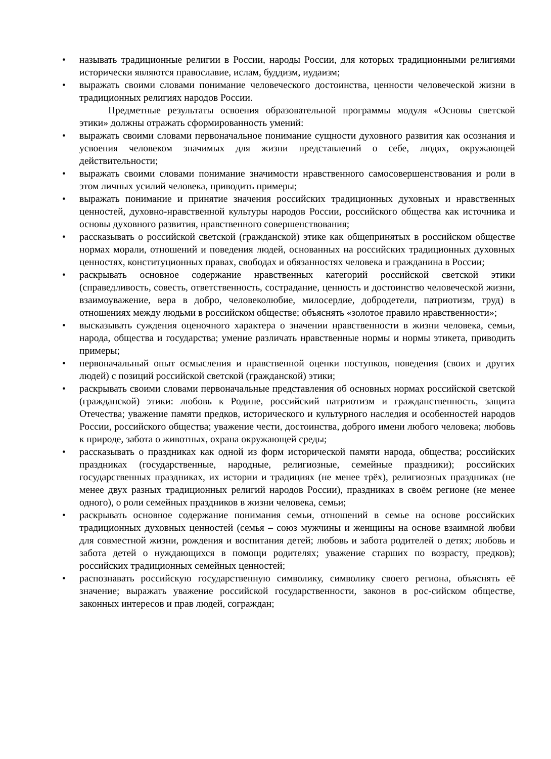• называть традиционные религии в России, народы России, для которых традиционными религиями исторически являются православие, ислам, буддизм, иудаизм;
• выражать своими словами понимание человеческого достоинства, ценности человеческой жизни в традиционных религиях народов России.
Предметные результаты освоения образовательной программы модуля «Основы светской этики» должны отражать сформированность умений:
• выражать своими словами первоначальное понимание сущности духовного развития как осознания и усвоения человеком значимых для жизни представлений о себе, людях, окружающей действительности;
• выражать своими словами понимание значимости нравственного самосовершенствования и роли в этом личных усилий человека, приводить примеры;
• выражать понимание и принятие значения российских традиционных духовных и нравственных ценностей, духовно-нравственной культуры народов России, российского общества как источника и основы духовного развития, нравственного совершенствования;
• рассказывать о российской светской (гражданской) этике как общепринятых в российском обществе нормах морали, отношений и поведения людей, основанных на российских традиционных духовных ценностях, конституционных правах, свободах и обязанностях человека и гражданина в России;
• раскрывать основное содержание нравственных категорий российской светской этики (справедливость, совесть, ответственность, сострадание, ценность и достоинство человеческой жизни, взаимоуважение, вера в добро, человеколюбие, милосердие, добродетели, патриотизм, труд) в отношениях между людьми в российском обществе; объяснять «золотое правило нравственности»;
• высказывать суждения оценочного характера о значении нравственности в жизни человека, семьи, народа, общества и государства; умение различать нравственные нормы и нормы этикета, приводить примеры;
• первоначальный опыт осмысления и нравственной оценки поступков, поведения (своих и других людей) с позиций российской светской (гражданской) этики;
• раскрывать своими словами первоначальные представления об основных нормах российской светской (гражданской) этики: любовь к Родине, российский патриотизм и гражданственность, защита Отечества; уважение памяти предков, исторического и культурного наследия и особенностей народов России, российского общества; уважение чести, достоинства, доброго имени любого человека; любовь к природе, забота о животных, охрана окружающей среды;
• рассказывать о праздниках как одной из форм исторической памяти народа, общества; российских праздниках (государственные, народные, религиозные, семейные праздники); российских государственных праздниках, их истории и традициях (не менее трёх), религиозных праздниках (не менее двух разных традиционных религий народов России), праздниках в своём регионе (не менее одного), о роли семейных праздников в жизни человека, семьи;
• раскрывать основное содержание понимания семьи, отношений в семье на основе российских традиционных духовных ценностей (семья – союз мужчины и женщины на основе взаимной любви для совместной жизни, рождения и воспитания детей; любовь и забота родителей о детях; любовь и забота детей о нуждающихся в помощи родителях; уважение старших по возрасту, предков); российских традиционных семейных ценностей;
• распознавать российскую государственную символику, символику своего региона, объяснять её значение; выражать уважение российской государственности, законов в рос-сийском обществе, законных интересов и прав людей, сограждан;